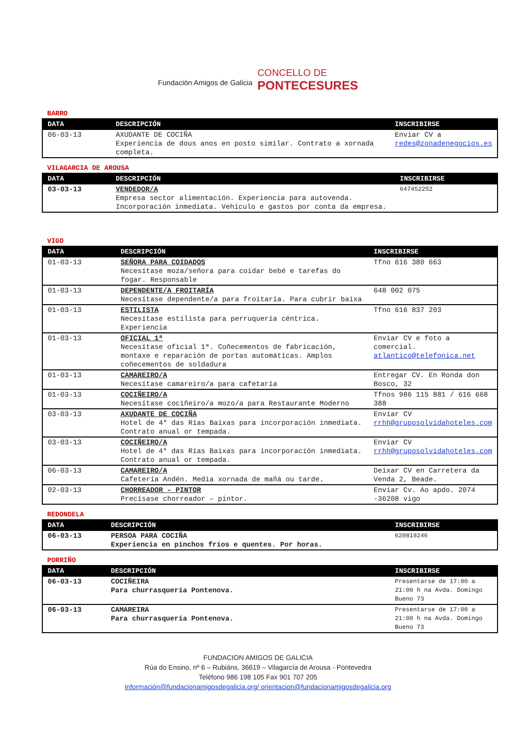Fundación Amigos de Galicia
CONCELLO DE
PONTECESURES
BARRO
| DATA | DESCRIPCIÓN | INSCRIBIRSE |
| --- | --- | --- |
| 06-03-13 | AXUDANTE DE COCIÑA Experiencia de dous anos en posto similar. Contrato a xornada completa. | Enviar CV a redes@zonadenegocios.es |
VILAGARCIA DE AROUSA
| DATA | DESCRIPCIÓN | INSCRIBIRSE |
| --- | --- | --- |
| 03-03-13 | VENDEDOR/A Empresa sector alimentación. Experiencia para autovenda. Incorporación inmediata. Vehículo e gastos por conta da empresa. | 647452252 |
VIGO
| DATA | DESCRIPCIÓN | INSCRIBIRSE |
| --- | --- | --- |
| 01-03-13 | SEÑORA PARA COIDADOS Necesítase moza/señora para coidar bebé e tarefas do fogar. Responsable | Tfno 616 380 663 |
| 01-03-13 | DEPENDENTE/A FROITARÍA Necesítase dependente/a para froitaría. Para cubrir baixa | 648 002 075 |
| 01-03-13 | ESTILISTA Necesítase estilista para perruquería céntrica. Experiencia | Tfno 616 837 203 |
| 01-03-13 | OFICIAL 1ª Necesítase oficial 1ª. Coñecementos de fabricación, montaxe e reparación de portas automáticas. Amplos coñecementos de soldadura | Enviar CV e foto a comercial. atlantico@telefonica.net |
| 01-03-13 | CAMAREIRO/A Necesítase camareiro/a para cafetaría | Entregar CV. En Ronda don Bosco, 32 |
| 01-03-13 | COCIÑEIRO/A Necesítase cociñeiro/a mozo/a para Restaurante Moderno | Tfnos 986 115 881 / 616 668 388 |
| 03-03-13 | AXUDANTE DE COCIÑA Hotel de 4* das Rías Baixas para incorporación inmediata. Contrato anual or tempada. | Enviar CV rrhh@gruposolvidahoteles.com |
| 03-03-13 | COCIÑEIRO/A Hotel de 4* das Rías Baixas para incorporación inmediata. Contrato anual or tempada. | Enviar CV rrhh@gruposolvidahoteles.com |
| 06-03-13 | CAMAREIRO/A Cafetería Andén. Media xornada de mañá ou tarde. | Deixar CV en Carretera da Venda 2, Beade. |
| 02-03-13 | CHORREADOR – PINTOR Precísase chorreador – pintor. | Enviar Cv. Ao apdo. 2074 -36208 vigo |
REDONDELA
| DATA | DESCRIPCIÓN | INSCRIBIRSE |
| --- | --- | --- |
| 06-03-13 | PERSOA PARA COCIÑA Experiencia en pinchos fríos e quentes. Por horas. | 620819246 |
PORRIÑO
| DATA | DESCRIPCIÓN | INSCRIBIRSE |
| --- | --- | --- |
| 06-03-13 | COCIÑEIRA Para churrasquería Pontenova. | Presentarse de 17:00 a 21:00 h na Avda. Domingo Bueno 73 |
| 06-03-13 | CAMAREIRA Para churrasquería Pontenova. | Presentarse de 17:00 a 21:00 h na Avda. Domingo Bueno 73 |
FUNDACION AMIGOS DE GALICIA
Rúa do Ensino, nº 6 – Rubiáns, 36619 – Vilagarcía de Arousa - Pontevedra
Teléfono 986 198 105 Fax 901 707 205
información@fundacionamigosdegalicia.org/ orientacion@fundacionamigosdegalicia.org